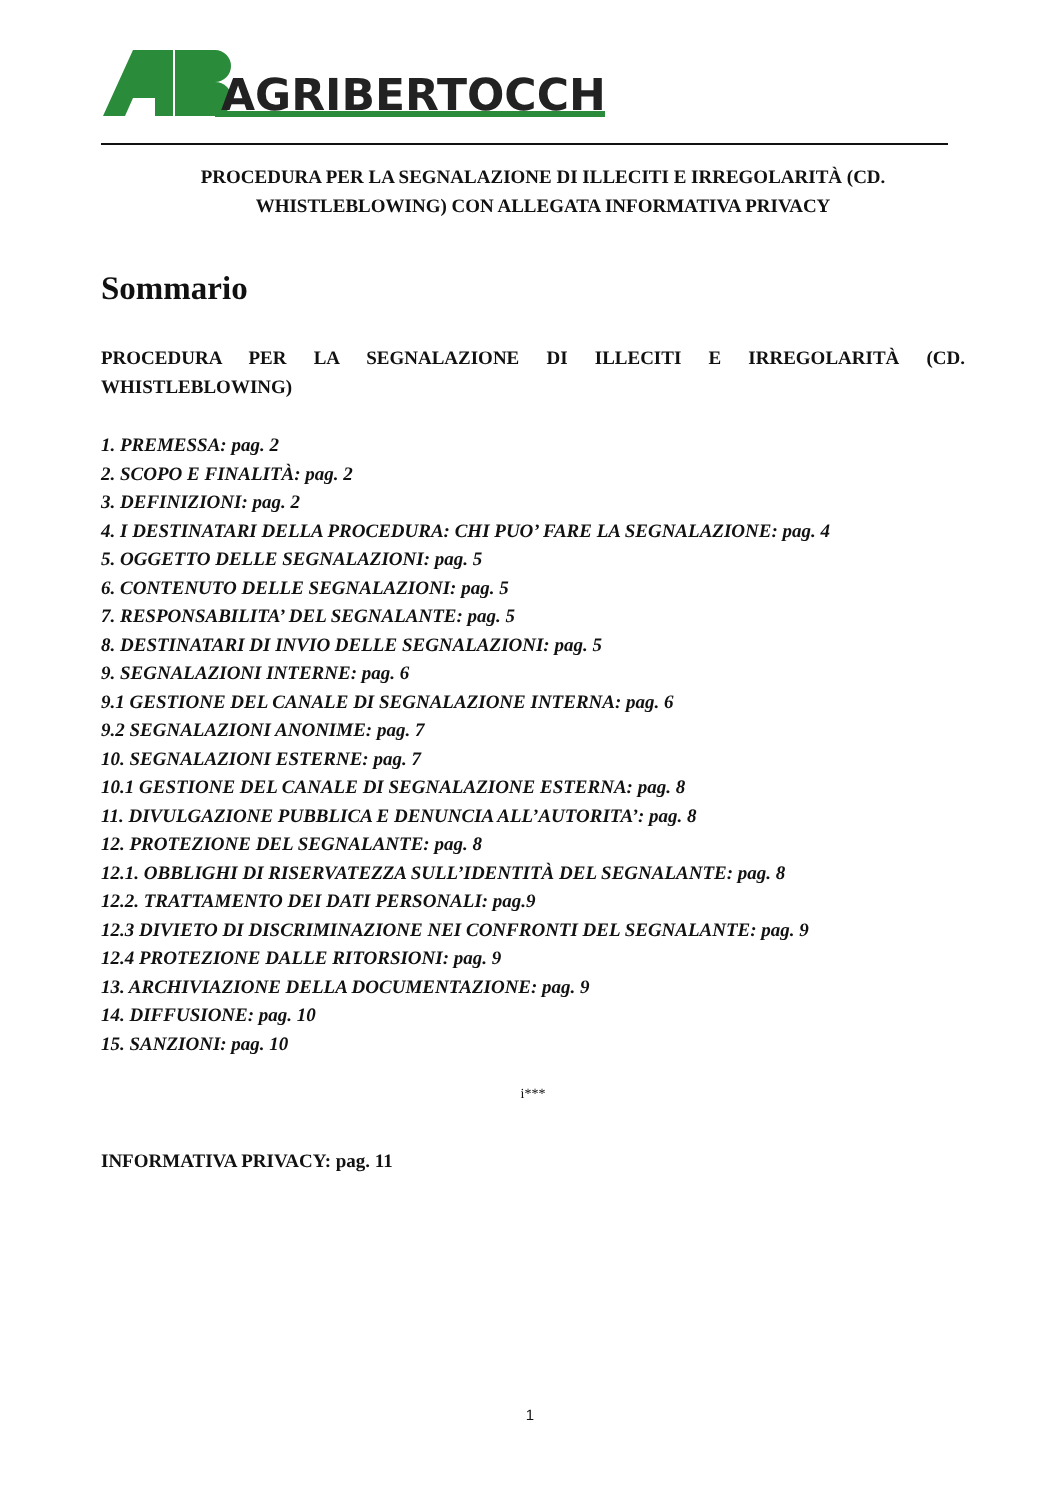AGRIBERTOCCHI
PROCEDURA PER LA SEGNALAZIONE DI ILLECITI E IRREGOLARITÀ (CD. WHISTLEBLOWING) CON ALLEGATA INFORMATIVA PRIVACY
Sommario
PROCEDURA PER LA SEGNALAZIONE DI ILLECITI E IRREGOLARITÀ (CD. WHISTLEBLOWING)
1. PREMESSA: pag. 2
2. SCOPO E FINALITÀ: pag. 2
3. DEFINIZIONI: pag. 2
4. I DESTINATARI DELLA PROCEDURA: CHI PUO’ FARE LA SEGNALAZIONE: pag. 4
5. OGGETTO DELLE SEGNALAZIONI: pag. 5
6. CONTENUTO DELLE SEGNALAZIONI: pag. 5
7. RESPONSABILITA’ DEL SEGNALANTE: pag. 5
8. DESTINATARI DI INVIO DELLE SEGNALAZIONI: pag. 5
9. SEGNALAZIONI INTERNE: pag. 6
9.1 GESTIONE DEL CANALE DI SEGNALAZIONE INTERNA: pag. 6
9.2 SEGNALAZIONI ANONIME: pag. 7
10. SEGNALAZIONI ESTERNE: pag. 7
10.1 GESTIONE DEL CANALE DI SEGNALAZIONE ESTERNA: pag. 8
11. DIVULGAZIONE PUBBLICA E DENUNCIA ALL’AUTORITA’: pag. 8
12. PROTEZIONE DEL SEGNALANTE: pag. 8
12.1. OBBLIGHI DI RISERVATEZZA SULL’IDENTITÀ DEL SEGNALANTE: pag. 8
12.2. TRATTAMENTO DEI DATI PERSONALI: pag.9
12.3 DIVIETO DI DISCRIMINAZIONE NEI CONFRONTI DEL SEGNALANTE: pag. 9
12.4 PROTEZIONE DALLE RITORSIONI: pag. 9
13. ARCHIVIAZIONE DELLA DOCUMENTAZIONE: pag. 9
14. DIFFUSIONE: pag. 10
15. SANZIONI: pag. 10
i***
INFORMATIVA PRIVACY: pag. 11
1